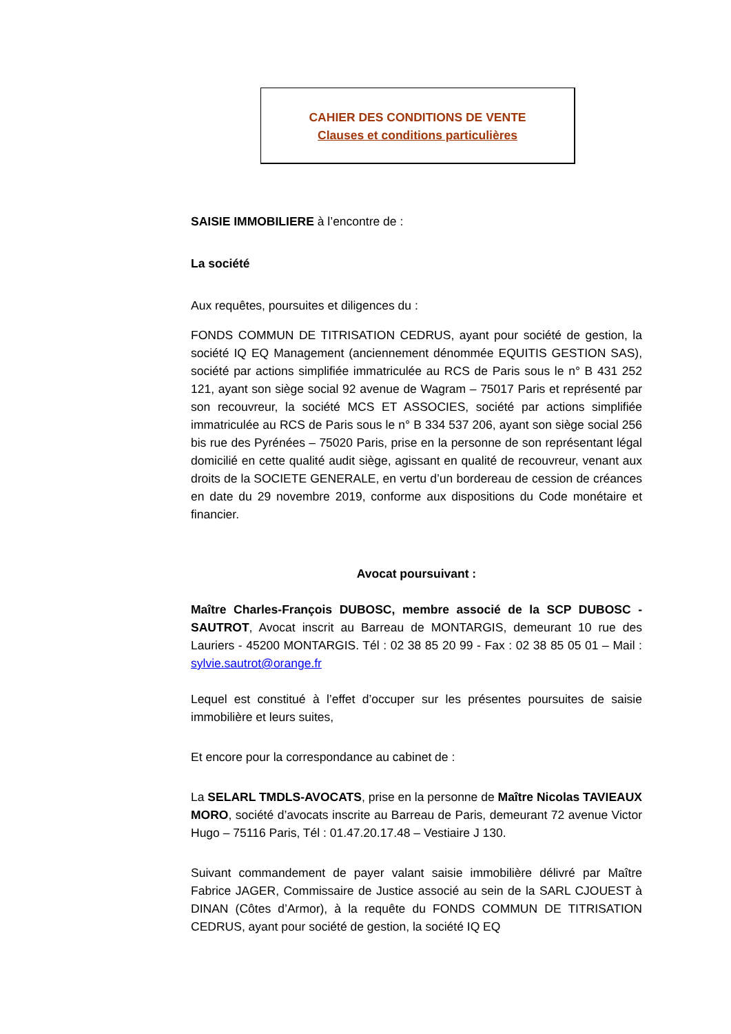CAHIER DES CONDITIONS DE VENTE
Clauses et conditions particulières
SAISIE IMMOBILIERE à l’encontre de :
La société
Aux requêtes, poursuites et diligences du :
FONDS COMMUN DE TITRISATION CEDRUS, ayant pour société de gestion, la société IQ EQ Management (anciennement dénommée EQUITIS GESTION SAS), société par actions simplifiée immatriculée au RCS de Paris sous le n° B 431 252 121, ayant son siège social 92 avenue de Wagram – 75017 Paris et représenté par son recouvreur, la société MCS ET ASSOCIES, société par actions simplifiée immatriculée au RCS de Paris sous le n° B 334 537 206, ayant son siège social 256 bis rue des Pyrénées – 75020 Paris, prise en la personne de son représentant légal domicilié en cette qualité audit siège, agissant en qualité de recouvreur, venant aux droits de la SOCIETE GENERALE, en vertu d’un bordereau de cession de créances en date du 29 novembre 2019, conforme aux dispositions du Code monétaire et financier.
Avocat poursuivant :
Maître Charles-François DUBOSC, membre associé de la SCP DUBOSC - SAUTROT, Avocat inscrit au Barreau de MONTARGIS, demeurant 10 rue des Lauriers - 45200 MONTARGIS. Tél : 02 38 85 20 99 - Fax : 02 38 85 05 01 – Mail : sylvie.sautrot@orange.fr
Lequel est constitué à l’effet d’occuper sur les présentes poursuites de saisie immobilière et leurs suites,
Et encore pour la correspondance au cabinet de :
La SELARL TMDLS-AVOCATS, prise en la personne de Maître Nicolas TAVIEAUX MORO, société d’avocats inscrite au Barreau de Paris, demeurant 72 avenue Victor Hugo – 75116 Paris, Tél : 01.47.20.17.48 – Vestiaire J 130.
Suivant commandement de payer valant saisie immobilière délivré par Maître Fabrice JAGER, Commissaire de Justice associé au sein de la SARL CJOUEST à DINAN (Côtes d’Armor), à la requête du FONDS COMMUN DE TITRISATION CEDRUS, ayant pour société de gestion, la société IQ EQ